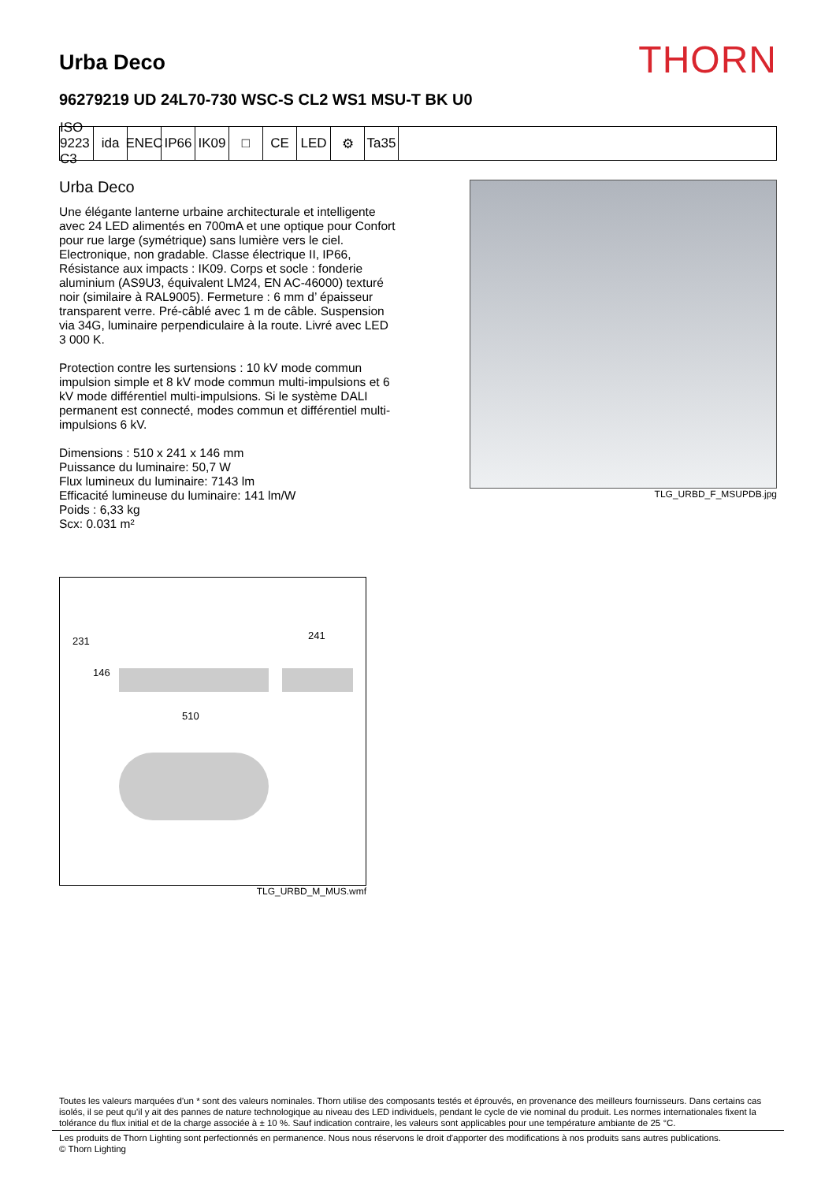Urba Deco
THORN
96279219 UD 24L70-730 WSC-S CL2 WS1 MSU-T BK U0
ISO 9223 C3
ida ENEC IP66 IK09 □ CE LED ⚙ Ta35
Urba Deco
Une élégante lanterne urbaine architecturale et intelligente avec 24 LED alimentés en 700mA et une optique pour Confort pour rue large (symétrique) sans lumière vers le ciel. Electronique, non gradable. Classe électrique II, IP66, Résistance aux impacts : IK09. Corps et socle : fonderie aluminium (AS9U3, équivalent LM24, EN AC-46000) texturé noir (similaire à RAL9005). Fermeture : 6 mm d’ épaisseur transparent verre. Pré-câblé avec 1 m de câble. Suspension via 34G, luminaire perpendiculaire à la route. Livré avec LED 3 000 K.
Protection contre les surtensions : 10 kV mode commun impulsion simple et 8 kV mode commun multi-impulsions et 6 kV mode différentiel multi-impulsions. Si le système DALI permanent est connecté, modes commun et différentiel multi-impulsions 6 kV.
Dimensions : 510 x 241 x 146 mm
Puissance du luminaire: 50,7 W
Flux lumineux du luminaire: 7143 lm
Efficacité lumineuse du luminaire: 141 lm/W
Poids : 6,33 kg
Scx: 0.031 m²
TLG_URBD_F_MSUPDB.jpg
231
146
241
510
TLG_URBD_M_MUS.wmf
Toutes les valeurs marquées d'un * sont des valeurs nominales. Thorn utilise des composants testés et éprouvés, en provenance des meilleurs fournisseurs. Dans certains cas isolés, il se peut qu’il y ait des pannes de nature technologique au niveau des LED individuels, pendant le cycle de vie nominal du produit. Les normes internationales fixent la tolérance du flux initial et de la charge associée à ± 10 %. Sauf indication contraire, les valeurs sont applicables pour une température ambiante de 25 °C.
Les produits de Thorn Lighting sont perfectionnés en permanence. Nous nous réservons le droit d'apporter des modifications à nos produits sans autres publications.
© Thorn Lighting